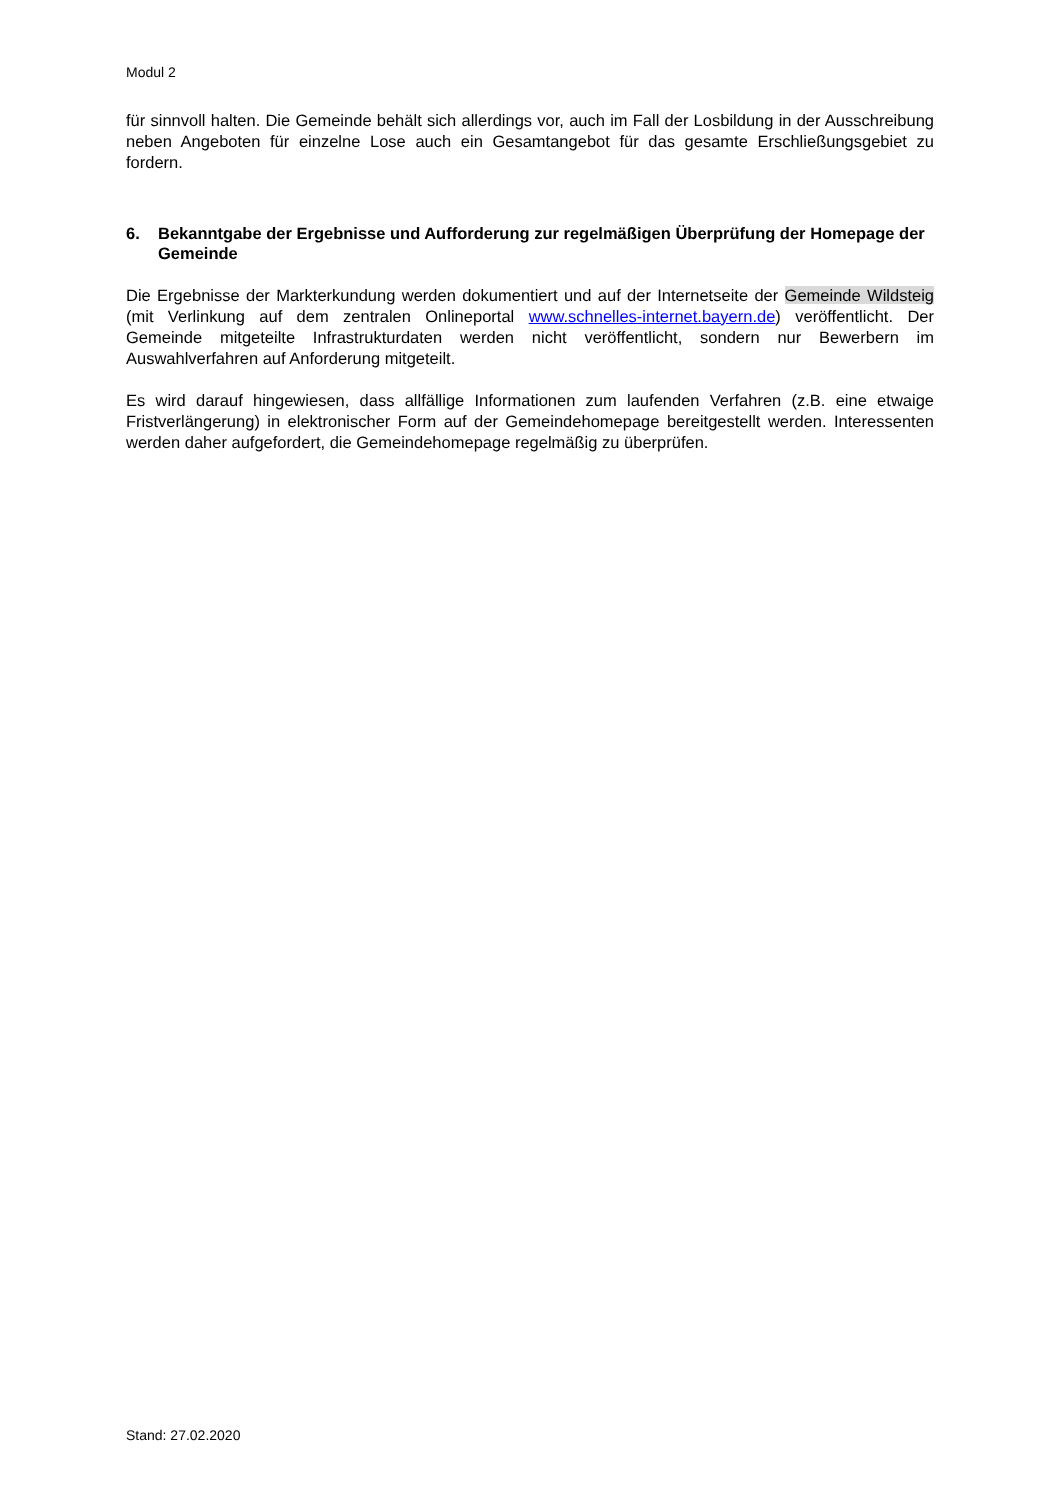Modul 2
für sinnvoll halten. Die Gemeinde behält sich allerdings vor, auch im Fall der Losbildung in der Ausschreibung neben Angeboten für einzelne Lose auch ein Gesamtangebot für das gesamte Erschließungsgebiet zu fordern.
6. Bekanntgabe der Ergebnisse und Aufforderung zur regelmäßigen Überprüfung der Homepage der Gemeinde
Die Ergebnisse der Markterkundung werden dokumentiert und auf der Internetseite der Gemeinde Wildsteig (mit Verlinkung auf dem zentralen Onlineportal www.schnelles-internet.bayern.de) veröffentlicht. Der Gemeinde mitgeteilte Infrastrukturdaten werden nicht veröffentlicht, sondern nur Bewerbern im Auswahlverfahren auf Anforderung mitgeteilt.
Es wird darauf hingewiesen, dass allfällige Informationen zum laufenden Verfahren (z.B. eine etwaige Fristverlängerung) in elektronischer Form auf der Gemeindehomepage bereitgestellt werden. Interessenten werden daher aufgefordert, die Gemeindehomepage regelmäßig zu überprüfen.
Stand: 27.02.2020